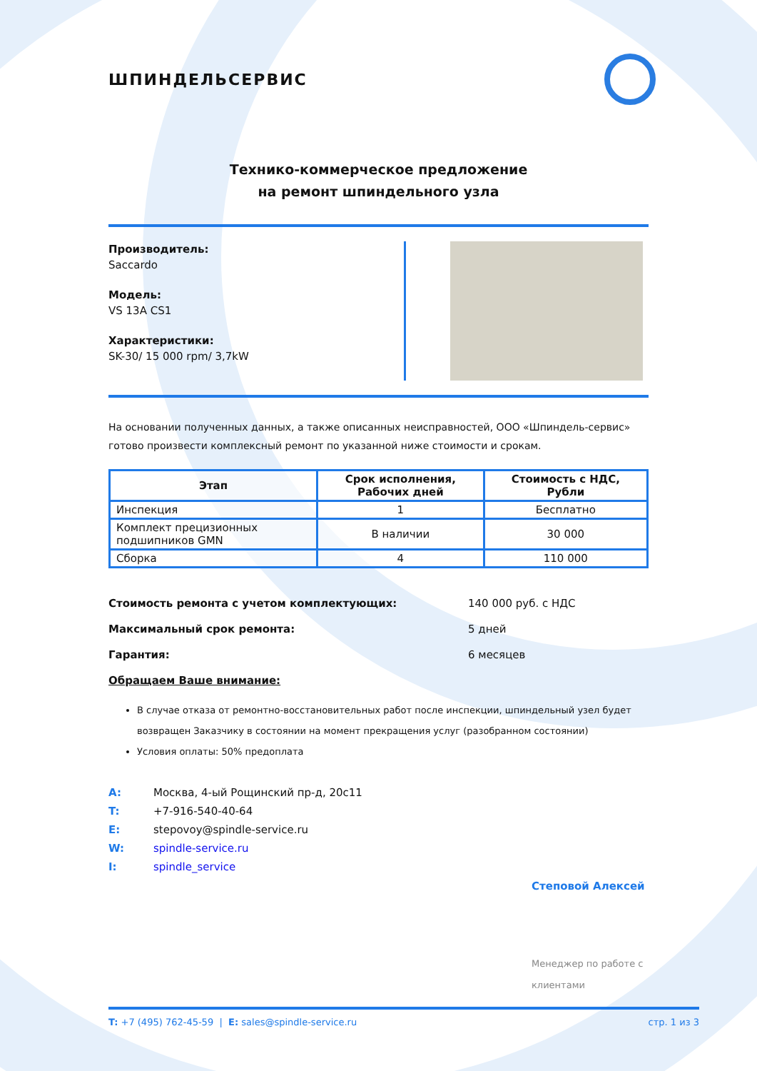ШПИНДЕЛЬСЕРВИС
Технико-коммерческое предложение
на ремонт шпиндельного узла
Производитель:
Saccardo
Модель:
VS 13A CS1
Характеристики:
SK-30/ 15 000 rpm/ 3,7kW
На основании полученных данных, а также описанных неисправностей, ООО «Шпиндель-сервис» готово произвести комплексный ремонт по указанной ниже стоимости и срокам.
| Этап | Срок исполнения, Рабочих дней | Стоимость с НДС, Рубли |
| --- | --- | --- |
| Инспекция | 1 | Бесплатно |
| Комплект прецизионных подшипников GMN | В наличии | 30 000 |
| Сборка | 4 | 110 000 |
Стоимость ремонта с учетом комплектующих: 140 000 руб. с НДС
Максимальный срок ремонта: 5 дней
Гарантия: 6 месяцев
Обращаем Ваше внимание:
В случае отказа от ремонтно-восстановительных работ после инспекции, шпиндельный узел будет возвращен Заказчику в состоянии на момент прекращения услуг (разобранном состоянии)
Условия оплаты: 50% предоплата
A: Москва, 4-ый Рощинский пр-д, 20с11
T: +7-916-540-40-64
E: stepovoy@spindle-service.ru
W: spindle-service.ru
I: spindle_service
Степовой Алексей
Менеджер по работе с клиентами
T: +7 (495) 762-45-59 | E: sales@spindle-service.ru стр. 1 из 3